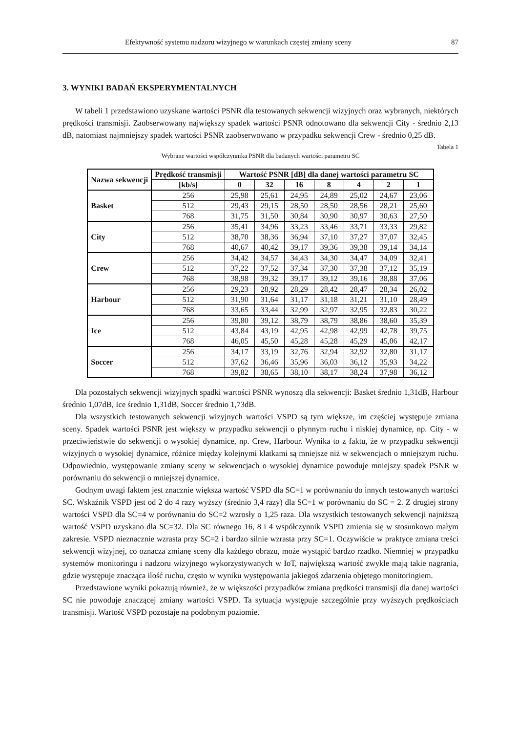Efektywność systemu nadzoru wizyjnego w warunkach częstej zmiany sceny 87
3. WYNIKI BADAŃ EKSPERYMENTALNYCH
W tabeli 1 przedstawiono uzyskane wartości PSNR dla testowanych sekwencji wizyjnych oraz wybranych, niektórych prędkości transmisji. Zaobserwowany największy spadek wartości PSNR odnotowano dla sekwencji City - średnio 2,13 dB, natomiast najmniejszy spadek wartości PSNR zaobserwowano w przypadku sekwencji Crew - średnio 0,25 dB.
Tabela 1
Wybrane wartości współczynnika PSNR dla badanych wartości parametru SC
| Nazwa sekwencji | Prędkość transmisji | Wartość PSNR [dB] dla danej wartości parametru SC | | | | | | |
| --- | --- | --- | --- | --- | --- | --- | --- | --- |
| | [kb/s] | 0 | 32 | 16 | 8 | 4 | 2 | 1 |
| Basket | 256 | 25,98 | 25,61 | 24,95 | 24,89 | 25,02 | 24,67 | 23,06 |
| | 512 | 29,43 | 29,15 | 28,50 | 28,50 | 28,56 | 28,21 | 25,60 |
| | 768 | 31,75 | 31,50 | 30,84 | 30,90 | 30,97 | 30,63 | 27,50 |
| City | 256 | 35,41 | 34,96 | 33,23 | 33,46 | 33,71 | 33,33 | 29,82 |
| | 512 | 38,70 | 38,36 | 36,94 | 37,10 | 37,27 | 37,07 | 32,45 |
| | 768 | 40,67 | 40,42 | 39,17 | 39,36 | 39,38 | 39,14 | 34,14 |
| Crew | 256 | 34,42 | 34,57 | 34,43 | 34,30 | 34,47 | 34,09 | 32,41 |
| | 512 | 37,22 | 37,52 | 37,34 | 37,30 | 37,38 | 37,12 | 35,19 |
| | 768 | 38,98 | 39,32 | 39,17 | 39,12 | 39,16 | 38,88 | 37,06 |
| Harbour | 256 | 29,23 | 28,92 | 28,29 | 28,42 | 28,47 | 28,34 | 26,02 |
| | 512 | 31,90 | 31,64 | 31,17 | 31,18 | 31,21 | 31,10 | 28,49 |
| | 768 | 33,65 | 33,44 | 32,99 | 32,97 | 32,95 | 32,83 | 30,22 |
| Ice | 256 | 39,80 | 39,12 | 38,79 | 38,79 | 38,86 | 38,60 | 35,39 |
| | 512 | 43,84 | 43,19 | 42,95 | 42,98 | 42,99 | 42,78 | 39,75 |
| | 768 | 46,05 | 45,50 | 45,28 | 45,28 | 45,29 | 45,06 | 42,17 |
| Soccer | 256 | 34,17 | 33,19 | 32,76 | 32,94 | 32,92 | 32,80 | 31,17 |
| | 512 | 37,62 | 36,46 | 35,96 | 36,03 | 36,12 | 35,93 | 34,22 |
| | 768 | 39,82 | 38,65 | 38,10 | 38,17 | 38,24 | 37,98 | 36,12 |
Dla pozostałych sekwencji wizyjnych spadki wartości PSNR wynoszą dla sekwencji: Basket średnio 1,31dB, Harbour średnio 1,07dB, Ice średnio 1,31dB, Soccer średnio 1,73dB.
Dla wszystkich testowanych sekwencji wizyjnych wartości VSPD są tym większe, im częściej występuje zmiana sceny. Spadek wartości PSNR jest większy w przypadku sekwencji o płynnym ruchu i niskiej dynamice, np. City - w przeciwieństwie do sekwencji o wysokiej dynamice, np. Crew, Harbour. Wynika to z faktu, że w przypadku sekwencji wizyjnych o wysokiej dynamice, różnice między kolejnymi klatkami są mniejsze niż w sekwencjach o mniejszym ruchu. Odpowiednio, występowanie zmiany sceny w sekwencjach o wysokiej dynamice powoduje mniejszy spadek PSNR w porównaniu do sekwencji o mniejszej dynamice.
Godnym uwagi faktem jest znacznie większa wartość VSPD dla SC=1 w porównaniu do innych testowanych wartości SC. Wskaźnik VSPD jest od 2 do 4 razy wyższy (średnio 3,4 razy) dla SC=1 w porównaniu do SC = 2. Z drugiej strony wartości VSPD dla SC=4 w porównaniu do SC=2 wzrosły o 1,25 raza. Dla wszystkich testowanych sekwencji najniższą wartość VSPD uzyskano dla SC=32. Dla SC równego 16, 8 i 4 współczynnik VSPD zmienia się w stosunkowo małym zakresie. VSPD nieznacznie wzrasta przy SC=2 i bardzo silnie wzrasta przy SC=1. Oczywiście w praktyce zmiana treści sekwencji wizyjnej, co oznacza zmianę sceny dla każdego obrazu, może wystąpić bardzo rzadko. Niemniej w przypadku systemów monitoringu i nadzoru wizyjnego wykorzystywanych w IoT, największą wartość zwykle mają takie nagrania, gdzie występuje znacząca ilość ruchu, często w wyniku występowania jakiegoś zdarzenia objętego monitoringiem.
Przedstawione wyniki pokazują również, że w większości przypadków zmiana prędkości transmisji dla danej wartości SC nie powoduje znaczącej zmiany wartości VSPD. Ta sytuacja występuje szczególnie przy wyższych prędkościach transmisji. Wartość VSPD pozostaje na podobnym poziomie.